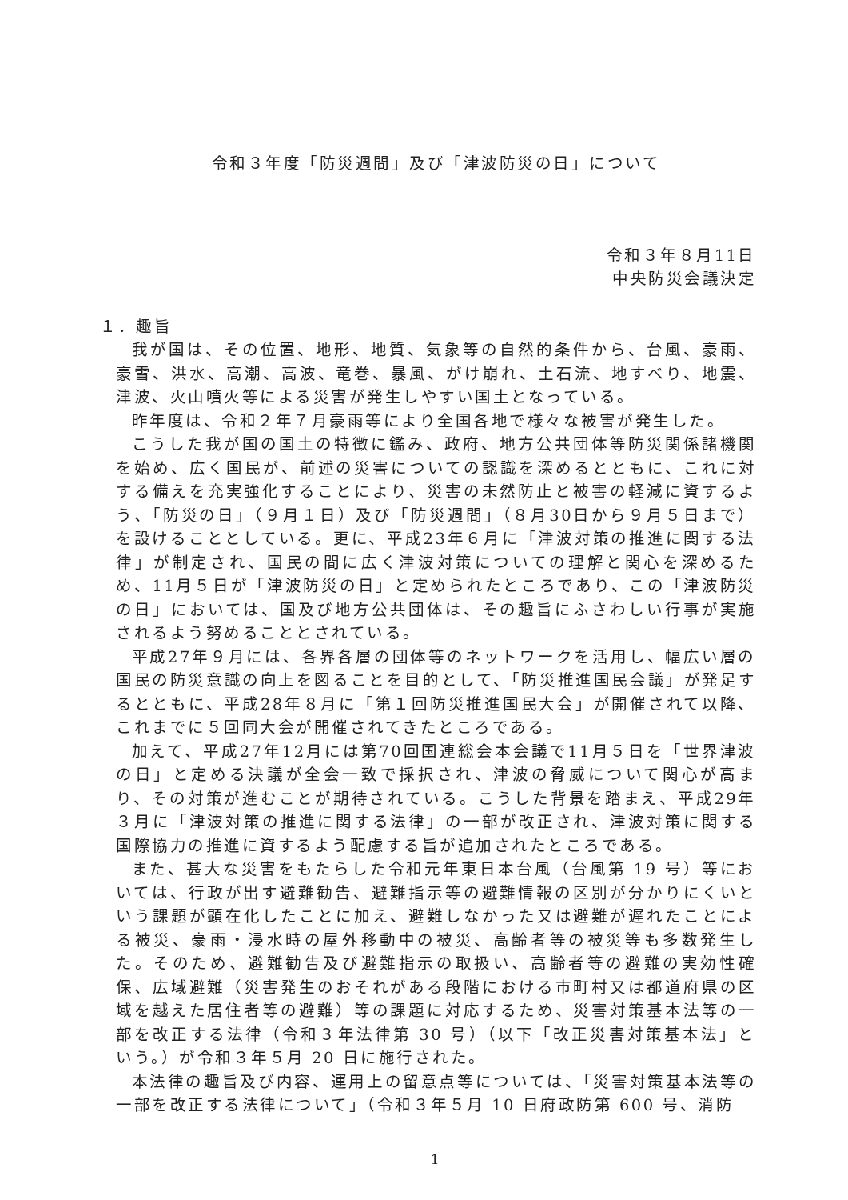令和３年度「防災週間」及び「津波防災の日」について
令和３年８月11日
中央防災会議決定
１．趣旨
我が国は、その位置、地形、地質、気象等の自然的条件から、台風、豪雨、豪雪、洪水、高潮、高波、竜巻、暴風、がけ崩れ、土石流、地すべり、地震、津波、火山噴火等による災害が発生しやすい国土となっている。
昨年度は、令和２年７月豪雨等により全国各地で様々な被害が発生した。
こうした我が国の国土の特徴に鑑み、政府、地方公共団体等防災関係諸機関を始め、広く国民が、前述の災害についての認識を深めるとともに、これに対する備えを充実強化することにより、災害の未然防止と被害の軽減に資するよう、「防災の日」（９月１日）及び「防災週間」（８月30日から９月５日まで）を設けることとしている。更に、平成23年６月に「津波対策の推進に関する法律」が制定され、国民の間に広く津波対策についての理解と関心を深めるため、11月５日が「津波防災の日」と定められたところであり、この「津波防災の日」においては、国及び地方公共団体は、その趣旨にふさわしい行事が実施されるよう努めることとされている。
平成27年９月には、各界各層の団体等のネットワークを活用し、幅広い層の国民の防災意識の向上を図ることを目的として、「防災推進国民会議」が発足するとともに、平成28年８月に「第１回防災推進国民大会」が開催されて以降、これまでに５回同大会が開催されてきたところである。
加えて、平成27年12月には第70回国連総会本会議で11月５日を「世界津波の日」と定める決議が全会一致で採択され、津波の脅威について関心が高まり、その対策が進むことが期待されている。こうした背景を踏まえ、平成29年３月に「津波対策の推進に関する法律」の一部が改正され、津波対策に関する国際協力の推進に資するよう配慮する旨が追加されたところである。
また、甚大な災害をもたらした令和元年東日本台風（台風第 19 号）等においては、行政が出す避難勧告、避難指示等の避難情報の区別が分かりにくいという課題が顕在化したことに加え、避難しなかった又は避難が遅れたことによる被災、豪雨・浸水時の屋外移動中の被災、高齢者等の被災等も多数発生した。そのため、避難勧告及び避難指示の取扱い、高齢者等の避難の実効性確保、広域避難（災害発生のおそれがある段階における市町村又は都道府県の区域を越えた居住者等の避難）等の課題に対応するため、災害対策基本法等の一部を改正する法律（令和３年法律第 30 号）（以下「改正災害対策基本法」という。）が令和３年５月 20 日に施行された。
本法律の趣旨及び内容、運用上の留意点等については、「災害対策基本法等の一部を改正する法律について」（令和３年５月 10 日府政防第 600 号、消防
1